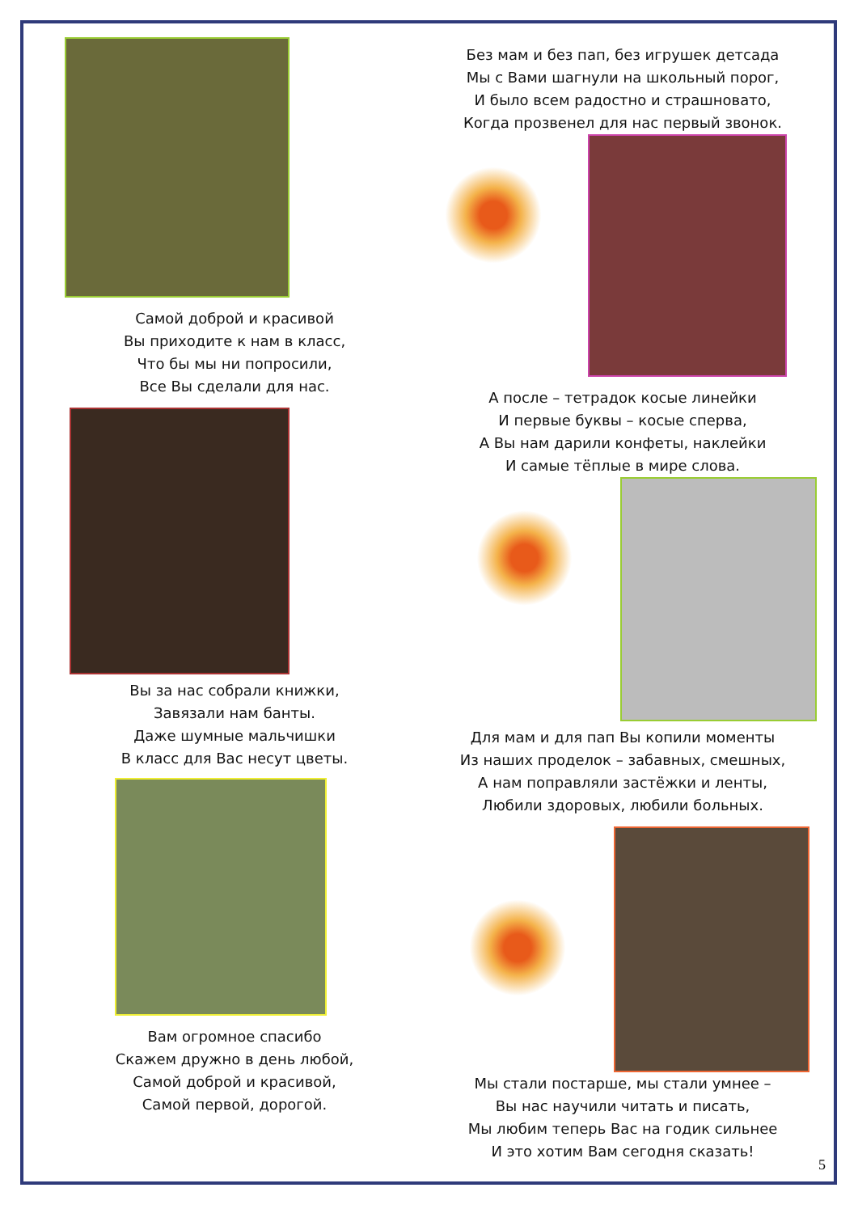Самой доброй и красивой
Вы приходите к нам в класс,
Что бы мы ни попросили,
Все Вы сделали для нас.
Вы за нас собрали книжки,
Завязали нам банты.
Даже шумные мальчишки
В класс для Вас несут цветы.
Вам огромное спасибо
Скажем дружно в день любой,
Самой доброй и красивой,
Самой первой, дорогой.
Без мам и без пап, без игрушек детсада
Мы с Вами шагнули на школьный порог,
И было всем радостно и страшновато,
Когда прозвенел для нас первый звонок.
А после – тетрадок косые линейки
И первые буквы – косые сперва,
А Вы нам дарили конфеты, наклейки
И самые тёплые в мире слова.
Для мам и для пап Вы копили моменты
Из наших проделок – забавных, смешных,
А нам поправляли застёжки и ленты,
Любили здоровых, любили больных.
Мы стали постарше, мы стали умнее –
Вы нас научили читать и писать,
Мы любим теперь Вас на годик сильнее
И это хотим Вам сегодня сказать!
5